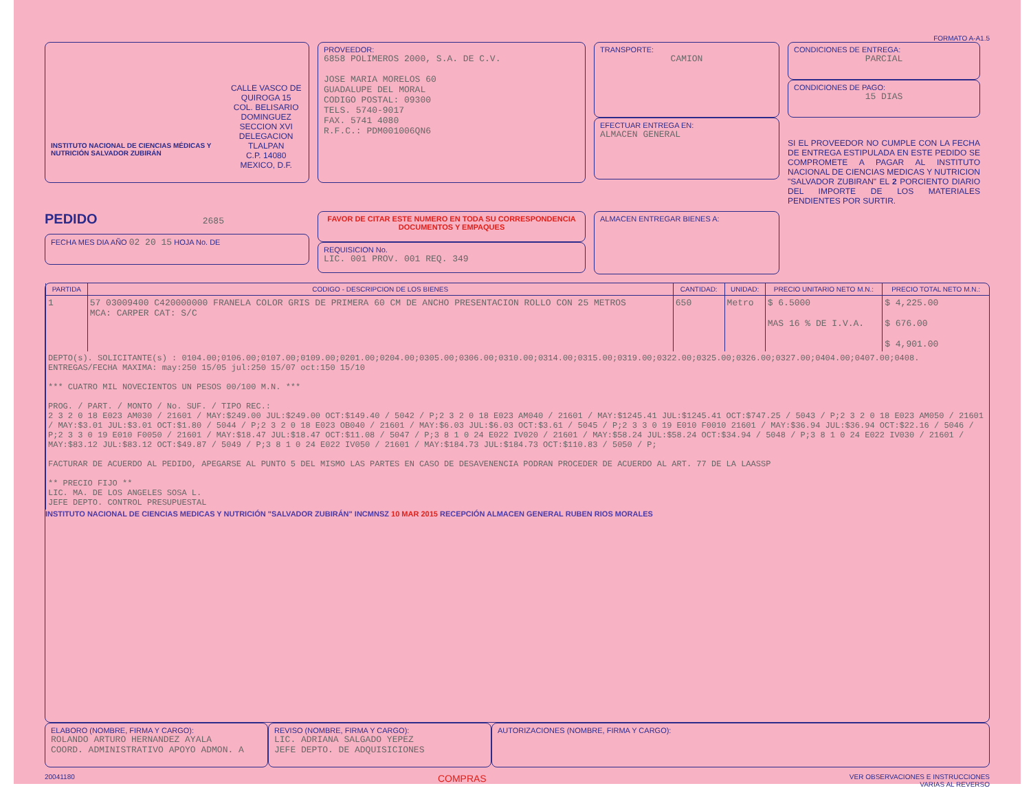FORMATO A-A1.5
INSTITUTO NACIONAL DE CIENCIAS MÉDICAS Y NUTRICIÓN SALVADOR ZUBIRÁN
CALLE VASCO DE QUIROGA 15
COL. BELISARIO DOMINGUEZ
SECCION XVI
DELEGACION TLALPAN
C.P. 14080 MEXICO, D.F.
PROVEEDOR:
6858 POLIMEROS 2000, S.A. DE C.V.
JOSE MARIA MORELOS 60
GUADALUPE DEL MORAL
CODIGO POSTAL: 09300
TELS. 5740-9017
FAX. 5741 4080
R.F.C.: PDM001006QN6
TRANSPORTE:
CAMION
EFECTUAR ENTREGA EN:
ALMACEN GENERAL
CONDICIONES DE ENTREGA:
PARCIAL
CONDICIONES DE PAGO:
15 DIAS
SI EL PROVEEDOR NO CUMPLE CON LA FECHA DE ENTREGA ESTIPULADA EN ESTE PEDIDO SE COMPROMETE A PAGAR AL INSTITUTO NACIONAL DE CIENCIAS MEDICAS Y NUTRICION "SALVADOR ZUBIRAN" EL 2 PORCIENTO DIARIO DEL IMPORTE DE LOS MATERIALES PENDIENTES POR SURTIR.
PEDIDO 2685
FECHA MES DIA AÑO 02 20 15 HOJA No. DE
FAVOR DE CITAR ESTE NUMERO EN TODA SU CORRESPONDENCIA DOCUMENTOS Y EMPAQUES
REQUISICION No.
LIC. 001 PROV. 001 REQ. 349
ALMACEN ENTREGAR BIENES A:
| PARTIDA | CODIGO - DESCRIPCION DE LOS BIENES | CANTIDAD: | UNIDAD: | PRECIO UNITARIO NETO M.N.: | PRECIO TOTAL NETO M.N.: |
| --- | --- | --- | --- | --- | --- |
| 1 | 57 03009400 C420000000 FRANELA COLOR GRIS DE PRIMERA 60 CM DE ANCHO PRESENTACION ROLLO CON 25 METROS MCA: CARPER CAT: S/C | 650 | Metro | $ 6.5000 MAS 16 % DE I.V.A. | $ 4,225.00 $ 676.00 $ 4,901.00 |
| DEPTO(s). SOLICITANTE(s) : 0104.00;0106.00;0107.00;0109.00;0201.00;0204.00;0305.00;0306.00;0310.00;0314.00;0315.00;0319.00;0322.00;0325.00;0326.00;0327.00;0404.00;0407.00;0408. ENTREGAS/FECHA MAXIMA: may:250 15/05 jul:250 15/07 oct:150 15/10 *** CUATRO MIL NOVECIENTOS UN PESOS 00/100 M.N. *** PROG. / PART. / MONTO / No. SUF. / TIPO REC.: 2 3 2 0 18 E023 AM030 / 21601 / MAY:$249.00 JUL:$249.00 OCT:$149.40 / 5042 / P;2 3 2 0 18 E023 AM040 / 21601 / MAY:$1245.41 JUL:$1245.41 OCT:$747.25 / 5043 / P;2 3 2 0 18 E023 AM050 / 21601 / MAY:$3.01 JUL:$3.01 OCT:$1.80 / 5044 / P;2 3 2 0 18 E023 OB040 / 21601 / MAY:$6.03 JUL:$6.03 OCT:$3.61 / 5045 / P;2 3 3 0 19 E010 F0010 21601 / MAY:$36.94 JUL:$36.94 OCT:$22.16 / 5046 / P;2 3 3 0 19 E010 F0050 / 21601 / MAY:$18.47 JUL:$18.47 OCT:$11.08 / 5047 / P;3 8 1 0 24 E022 IV020 / 21601 / MAY:$58.24 JUL:$58.24 OCT:$34.94 / 5048 / P;3 8 1 0 24 E022 IV030 / 21601 / MAY:$83.12 JUL:$83.12 OCT:$49.87 / 5049 / P;3 8 1 0 24 E022 IV050 / 21601 / MAY:$184.73 JUL:$184.73 OCT:$110.83 / 5050 / P; FACTURAR DE ACUERDO AL PEDIDO, APEGARSE AL PUNTO 5 DEL MISMO LAS PARTES EN CASO DE DESAVENENCIA PODRAN PROCEDER DE ACUERDO AL ART. 77 DE LA LAASSP ** PRECIO FIJO ** LIC. MA. DE LOS ANGELES SOSA L. JEFE DEPTO. CONTROL PRESUPUESTAL | | | | | |
INSTITUTO NACIONAL DE CIENCIAS MEDICAS Y NUTRICIÓN "SALVADOR ZUBIRÁN" INCMNSZ 10 MAR 2015 RECEPCIÓN ALMACEN GENERAL RUBEN RIOS MORALES
ELABORO (NOMBRE, FIRMA Y CARGO):
ROLANDO ARTURO HERNANDEZ AYALA
COORD. ADMINISTRATIVO APOYO ADMON. A
REVISO (NOMBRE, FIRMA Y CARGO):
LIC. ADRIANA SALGADO YEPEZ
JEFE DEPTO. DE ADQUISICIONES
AUTORIZACIONES (NOMBRE, FIRMA Y CARGO):
20041180 COMPRAS VER OBSERVACIONES E INSTRUCCIONES
VARIAS AL REVERSO